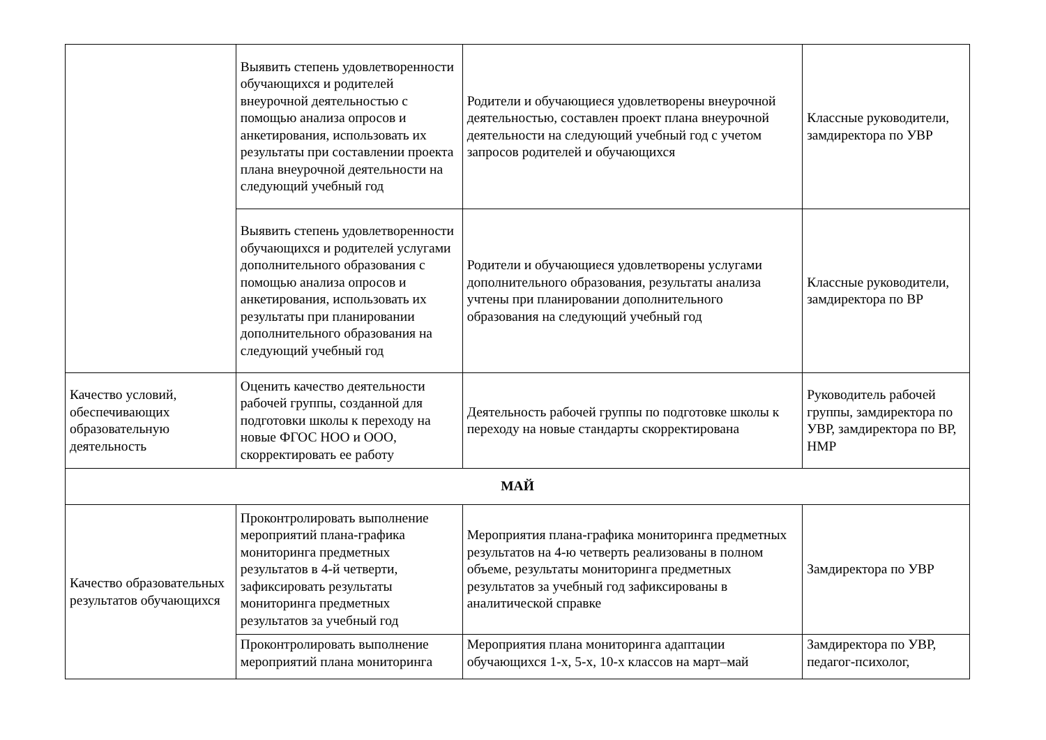| | Выявить степень удовлетворенности обучающихся и родителей внеурочной деятельностью с помощью анализа опросов и анкетирования, использовать их результаты при составлении проекта плана внеурочной деятельности на следующий учебный год | Родители и обучающиеся удовлетворены внеурочной деятельностью, составлен проект плана внеурочной деятельности на следующий учебный год с учетом запросов родителей и обучающихся | Классные руководители, замдиректора по УВР |
| | Выявить степень удовлетворенности обучающихся и родителей услугами дополнительного образования с помощью анализа опросов и анкетирования, использовать их результаты при планировании дополнительного образования на следующий учебный год | Родители и обучающиеся удовлетворены услугами дополнительного образования, результаты анализа учтены при планировании дополнительного образования на следующий учебный год | Классные руководители, замдиректора по ВР |
| Качество условий, обеспечивающих образовательную деятельность | Оценить качество деятельности рабочей группы, созданной для подготовки школы к переходу на новые ФГОС НОО и ООО, скорректировать ее работу | Деятельность рабочей группы по подготовке школы к переходу на новые стандарты скорректирована | Руководитель рабочей группы, замдиректора по УВР, замдиректора по ВР, НМР |
| МАЙ | | | |
| Качество образовательных результатов обучающихся | Проконтролировать выполнение мероприятий плана-графика мониторинга предметных результатов в 4-й четверти, зафиксировать результаты мониторинга предметных результатов за учебный год | Мероприятия плана-графика мониторинга предметных результатов на 4-ю четверть реализованы в полном объеме, результаты мониторинга предметных результатов за учебный год зафиксированы в аналитической справке | Замдиректора по УВР |
| | Проконтролировать выполнение мероприятий плана мониторинга | Мероприятия плана мониторинга адаптации обучающихся 1-х, 5-х, 10-х классов на март–май | Замдиректора по УВР, педагог-психолог, |